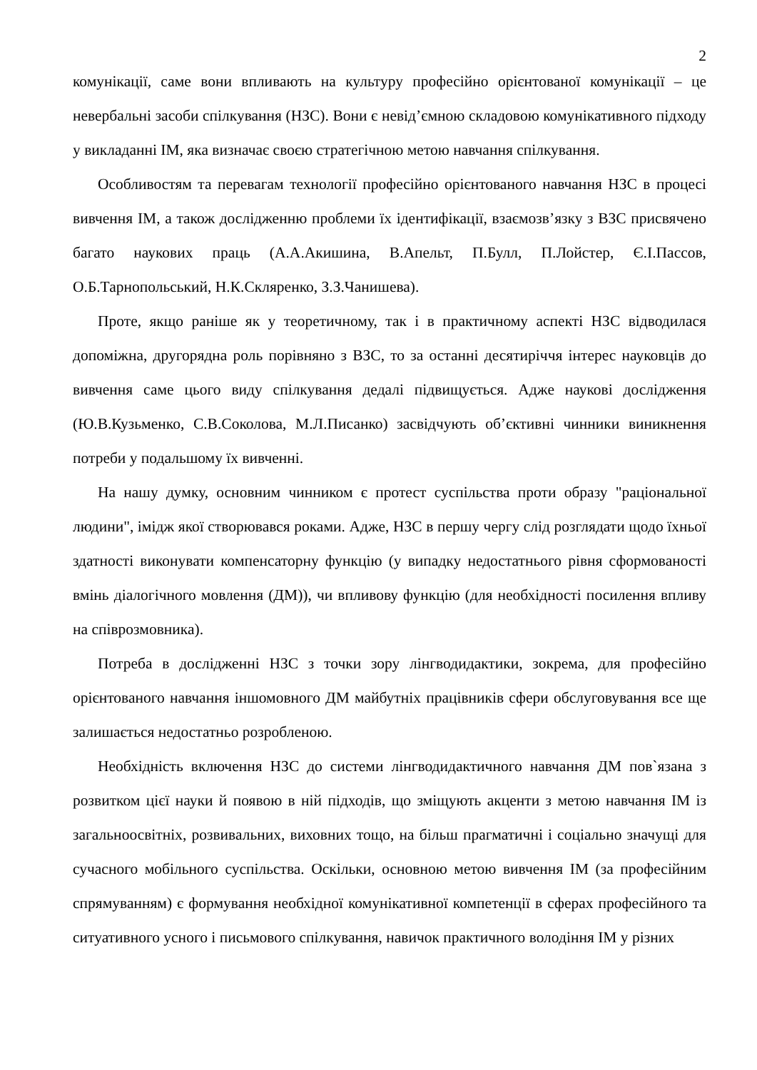2
комунікації, саме вони впливають на культуру професійно орієнтованої комунікації – це невербальні засоби спілкування (НЗС). Вони є невід’ємною складовою комунікативного підходу у викладанні ІМ, яка визначає своєю стратегічною метою навчання спілкування.
Особливостям та перевагам технології професійно орієнтованого навчання НЗС в процесі вивчення ІМ, а також дослідженню проблеми їх ідентифікації, взаємозв’язку з ВЗС присвячено багато наукових праць (А.А.Акишина, В.Апельт, П.Булл, П.Лойстер, Є.І.Пассов, О.Б.Тарнопольський, Н.К.Скляренко, З.З.Чанишева).
Проте, якщо раніше як у теоретичному, так і в практичному аспекті НЗС відводилася допоміжна, другорядна роль порівняно з ВЗС, то за останні десятиріччя інтерес науковців до вивчення саме цього виду спілкування дедалі підвищується. Адже наукові дослідження (Ю.В.Кузьменко, С.В.Соколова, М.Л.Писанко) засвідчують об’єктивні чинники виникнення потреби у подальшому їх вивченні.
На нашу думку, основним чинником є протест суспільства проти образу "раціональної людини", імідж якої створювався роками. Адже, НЗС в першу чергу слід розглядати щодо їхньої здатності виконувати компенсаторну функцію (у випадку недостатнього рівня сформованості вмінь діалогічного мовлення (ДМ)), чи впливову функцію (для необхідності посилення впливу на співрозмовника).
Потреба в дослідженні НЗС з точки зору лінгводидактики, зокрема, для професійно орієнтованого навчання іншомовного ДМ майбутніх працівників сфери обслуговування все ще залишається недостатньо розробленою.
Необхідність включення НЗС до системи лінгводидактичного навчання ДМ пов`язана з розвитком цієї науки й появою в ній підходів, що зміщують акценти з метою навчання ІМ із загальноосвітніх, розвивальних, виховних тощо, на більш прагматичні і соціально значущі для сучасного мобільного суспільства. Оскільки, основною метою вивчення ІМ (за професійним спрямуванням) є формування необхідної комунікативної компетенції в сферах професійного та ситуативного усного і письмового спілкування, навичок практичного володіння ІМ у різних